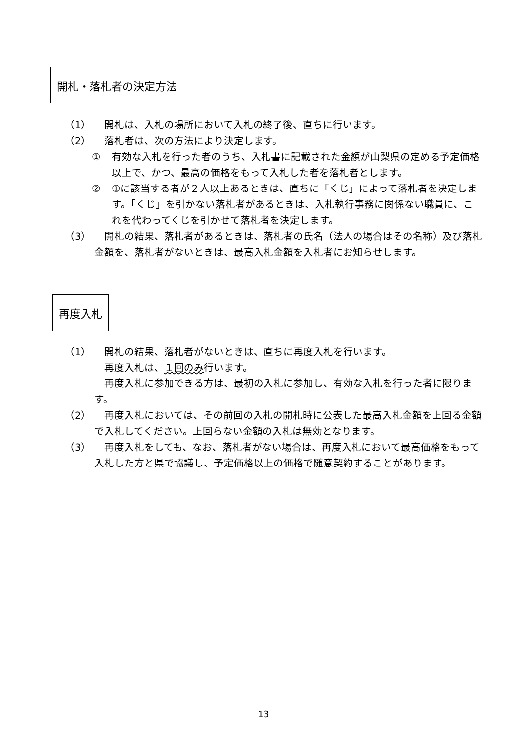開札・落札者の決定方法
（1） 　開札は、入札の場所において入札の終了後、直ちに行います。
（2） 　落札者は、次の方法により決定します。
① 有効な入札を行った者のうち、入札書に記載された金額が山梨県の定める予定価格以上で、かつ、最高の価格をもって入札した者を落札者とします。
② ①に該当する者が２人以上あるときは、直ちに「くじ」によって落札者を決定します。「くじ」を引かない落札者があるときは、入札執行事務に関係ない職員に、これを代わってくじを引かせて落札者を決定します。
（3） 　開札の結果、落札者があるときは、落札者の氏名（法人の場合はその名称）及び落札金額を、落札者がないときは、最高入札金額を入札者にお知らせします。
再度入札
（1） 　開札の結果、落札者がないときは、直ちに再度入札を行います。
　再度入札は、１回のみ行います。
　再度入札に参加できる方は、最初の入札に参加し、有効な入札を行った者に限ります。
（2） 　再度入札においては、その前回の入札の開札時に公表した最高入札金額を上回る金額で入札してください。上回らない金額の入札は無効となります。
（3） 　再度入札をしても、なお、落札者がない場合は、再度入札において最高価格をもって入札した方と県で協議し、予定価格以上の価格で随意契約することがあります。
13